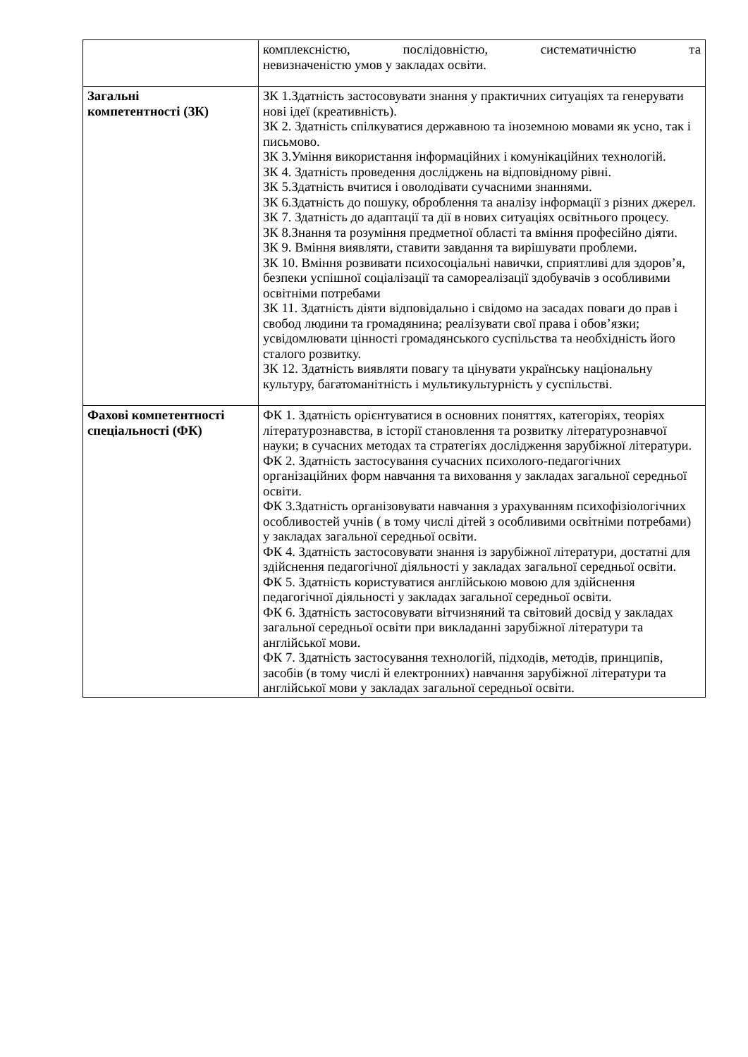| | комплексністю, послідовністю, систематичністю та невизначеністю умов у закладах освіти. |
| Загальні компетентності (ЗК) | ЗК 1.Здатність застосовувати знання у практичних ситуаціях та генерувати нові ідеї (креативність). ЗК 2. Здатність спілкуватися державною та іноземною мовами як усно, так і письмово. ЗК 3.Уміння використання інформаційних і комунікаційних технологій. ЗК 4. Здатність проведення досліджень на відповідному рівні. ЗК 5.Здатність вчитися і оволодівати сучасними знаннями. ЗК 6.Здатність до пошуку, оброблення та аналізу інформації з різних джерел. ЗК 7. Здатність до адаптації та дії в нових ситуаціях освітнього процесу. ЗК 8.Знання та розуміння предметної області та вміння професійно діяти. ЗК 9. Вміння виявляти, ставити завдання та вирішувати проблеми. ЗК 10. Вміння розвивати психосоціальні навички, сприятливі для здоров’я, безпеки успішної соціалізації та самореалізації здобувачів з особливими освітніми потребами ЗК 11. Здатність діяти відповідально і свідомо на засадах поваги до прав і свобод людини та громадянина; реалізувати свої права і обов’язки; усвідомлювати цінності громадянського суспільства та необхідність його сталого розвитку. ЗК 12. Здатність виявляти повагу та цінувати українську національну культуру, багатоманітність і мультикультурність у суспільстві. |
| Фахові компетентності спеціальності (ФК) | ФК 1. Здатність орієнтуватися в основних поняттях, категоріях, теоріях літературознавства, в історії становлення та розвитку літературознавчої науки; в сучасних методах та стратегіях дослідження зарубіжної літератури. ФК 2. Здатність застосування сучасних психолого-педагогічних організаційних форм навчання та виховання у закладах загальної середньої освіти. ФК 3.Здатність організовувати навчання з урахуванням психофізіологічних особливостей учнів ( в тому числі дітей з особливими освітніми потребами) у закладах загальної середньої освіти. ФК 4. Здатність застосовувати знання із зарубіжної літератури, достатні для здійснення педагогічної діяльності у закладах загальної середньої освіти. ФК 5. Здатність користуватися англійською мовою для здійснення педагогічної діяльності у закладах загальної середньої освіти. ФК 6. Здатність застосовувати вітчизняний та світовий досвід у закладах загальної середньої освіти при викладанні зарубіжної літератури та англійської мови. ФК 7. Здатність застосування технологій, підходів, методів, принципів, засобів (в тому числі й електронних) навчання зарубіжної літератури та англійської мови у закладах загальної середньої освіти. |